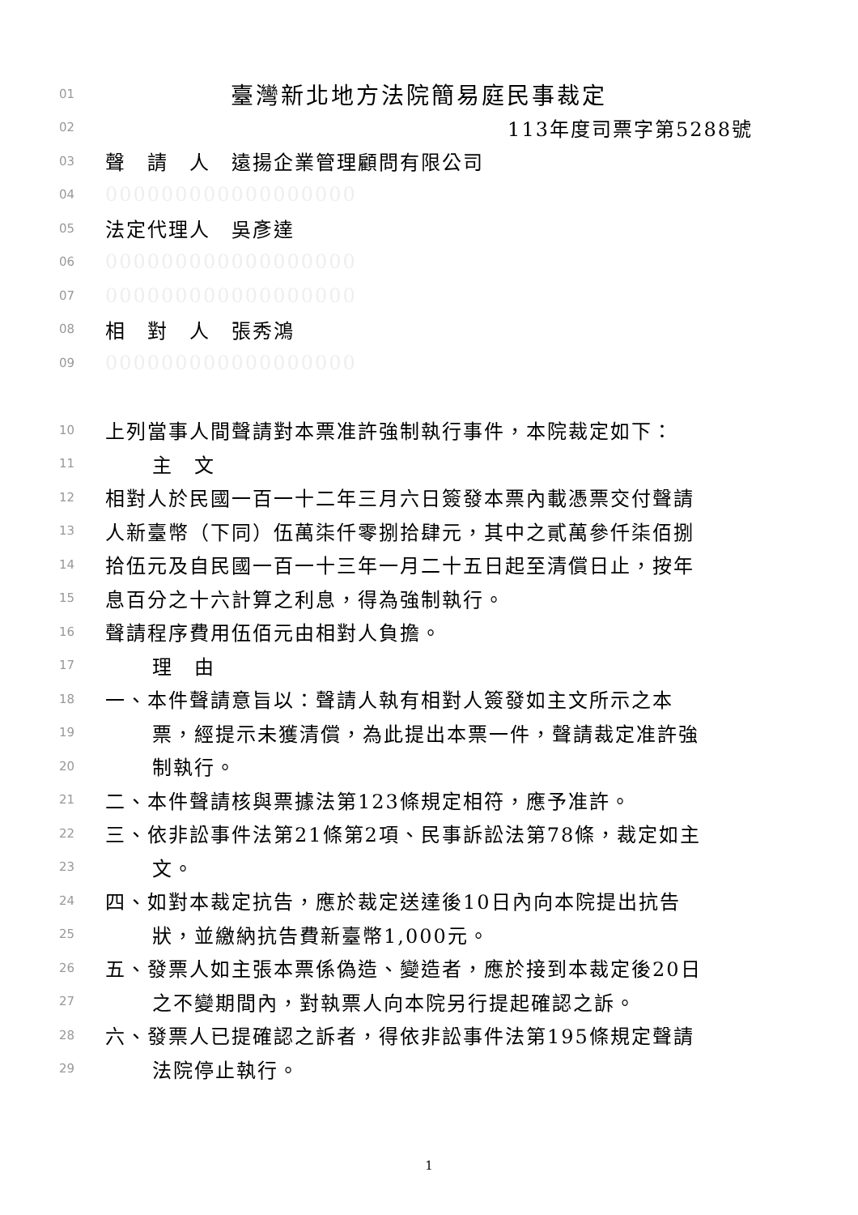01 臺灣新北地方法院簡易庭民事裁定
02 113年度司票字第5288號
03 聲　請　人　遠揚企業管理顧問有限公司
04 000000000000000000
05 法定代理人　吳彥達
06 000000000000000000
07 000000000000000000
08 相　對　人　張秀鴻
09 000000000000000000
10 上列當事人間聲請對本票准許強制執行事件，本院裁定如下：
11 主　文
12 相對人於民國一百一十二年三月六日簽發本票內載憑票交付聲請
13 人新臺幣（下同）伍萬柒仟零捌拾肆元，其中之貳萬參仟柒佰捌
14 拾伍元及自民國一百一十三年一月二十五日起至清償日止，按年
15 息百分之十六計算之利息，得為強制執行。
16 聲請程序費用伍佰元由相對人負擔。
17 理　由
18 一、本件聲請意旨以：聲請人執有相對人簽發如主文所示之本
19 票，經提示未獲清償，為此提出本票一件，聲請裁定准許強
20 制執行。
21 二、本件聲請核與票據法第123條規定相符，應予准許。
22 三、依非訟事件法第21條第2項、民事訴訟法第78條，裁定如主
23 文。
24 四、如對本裁定抗告，應於裁定送達後10日內向本院提出抗告
25 狀，並繳納抗告費新臺幣1,000元。
26 五、發票人如主張本票係偽造、變造者，應於接到本裁定後20日
27 之不變期間內，對執票人向本院另行提起確認之訴。
28 六、發票人已提確認之訴者，得依非訟事件法第195條規定聲請
29 法院停止執行。
1